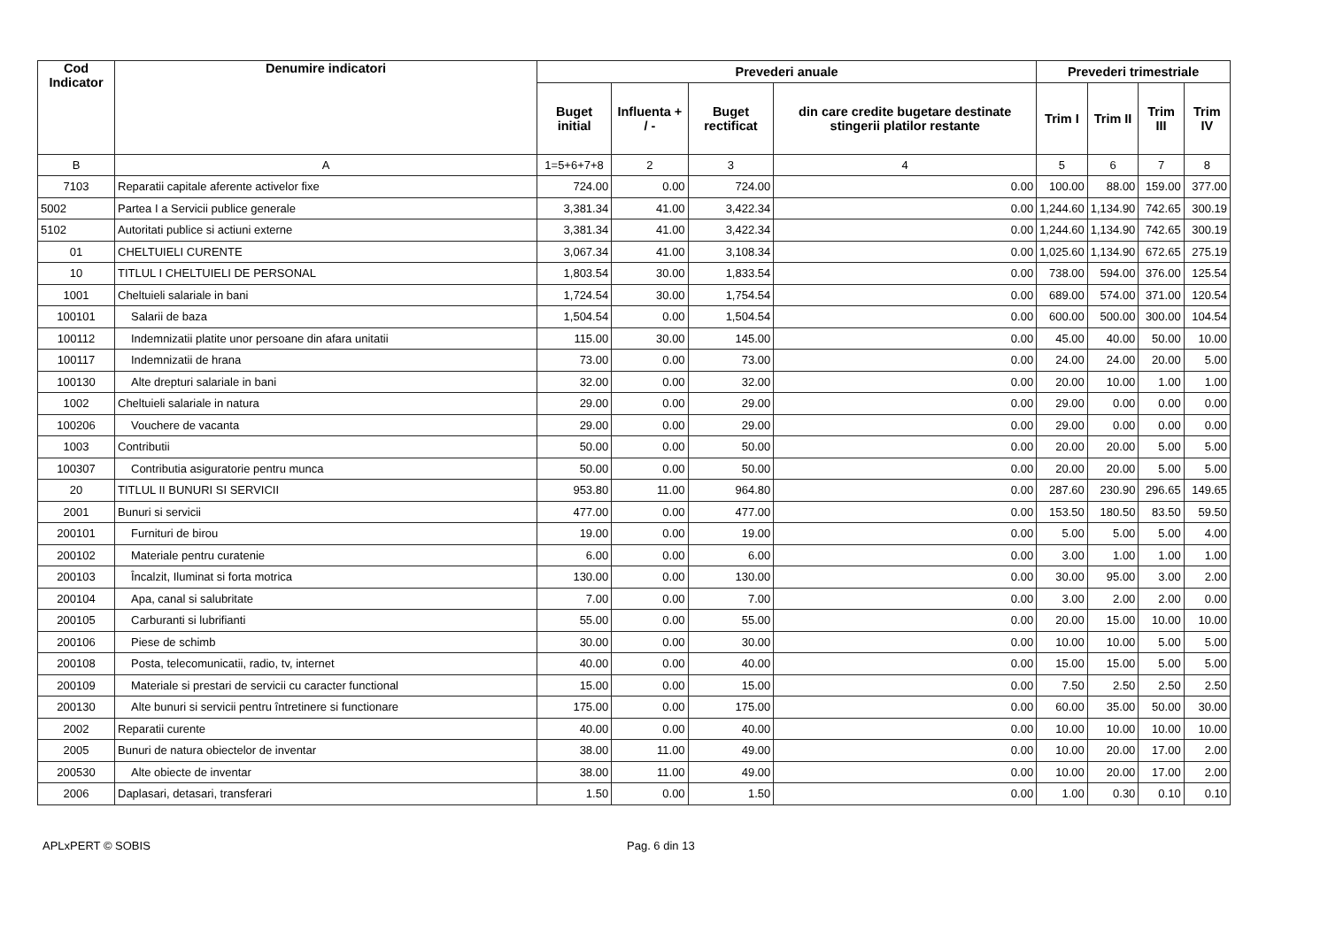| Cod Indicator | Denumire indicatori | Prevederi anuale | | | | Prevederi trimestriale | | | |
| --- | --- | --- | --- | --- | --- | --- | --- | --- | --- |
| | | Buget initial | Influenta + / - | Buget rectificat | din care credite bugetare destinate stingerii platilor restante | Trim I | Trim II | Trim III | Trim IV |
| B | A | 1=5+6+7+8 | 2 | 3 | 4 | 5 | 6 | 7 | 8 |
| 7103 | Reparatii capitale aferente activelor fixe | 724.00 | 0.00 | 724.00 | 0.00 | 100.00 | 88.00 | 159.00 | 377.00 |
| 5002 | Partea I a Servicii publice generale | 3,381.34 | 41.00 | 3,422.34 | 0.00 | 1,244.60 | 1,134.90 | 742.65 | 300.19 |
| 5102 | Autoritati publice si actiuni externe | 3,381.34 | 41.00 | 3,422.34 | 0.00 | 1,244.60 | 1,134.90 | 742.65 | 300.19 |
| 01 | CHELTUIELI CURENTE | 3,067.34 | 41.00 | 3,108.34 | 0.00 | 1,025.60 | 1,134.90 | 672.65 | 275.19 |
| 10 | TITLUL I CHELTUIELI DE PERSONAL | 1,803.54 | 30.00 | 1,833.54 | 0.00 | 738.00 | 594.00 | 376.00 | 125.54 |
| 1001 | Cheltuieli salariale in bani | 1,724.54 | 30.00 | 1,754.54 | 0.00 | 689.00 | 574.00 | 371.00 | 120.54 |
| 100101 | Salarii de baza | 1,504.54 | 0.00 | 1,504.54 | 0.00 | 600.00 | 500.00 | 300.00 | 104.54 |
| 100112 | Indemnizatii platite unor persoane din afara unitatii | 115.00 | 30.00 | 145.00 | 0.00 | 45.00 | 40.00 | 50.00 | 10.00 |
| 100117 | Indemnizatii de hrana | 73.00 | 0.00 | 73.00 | 0.00 | 24.00 | 24.00 | 20.00 | 5.00 |
| 100130 | Alte drepturi salariale in bani | 32.00 | 0.00 | 32.00 | 0.00 | 20.00 | 10.00 | 1.00 | 1.00 |
| 1002 | Cheltuieli salariale in natura | 29.00 | 0.00 | 29.00 | 0.00 | 29.00 | 0.00 | 0.00 | 0.00 |
| 100206 | Vouchere de vacanta | 29.00 | 0.00 | 29.00 | 0.00 | 29.00 | 0.00 | 0.00 | 0.00 |
| 1003 | Contributii | 50.00 | 0.00 | 50.00 | 0.00 | 20.00 | 20.00 | 5.00 | 5.00 |
| 100307 | Contributia asiguratorie pentru munca | 50.00 | 0.00 | 50.00 | 0.00 | 20.00 | 20.00 | 5.00 | 5.00 |
| 20 | TITLUL II BUNURI SI SERVICII | 953.80 | 11.00 | 964.80 | 0.00 | 287.60 | 230.90 | 296.65 | 149.65 |
| 2001 | Bunuri si servicii | 477.00 | 0.00 | 477.00 | 0.00 | 153.50 | 180.50 | 83.50 | 59.50 |
| 200101 | Furnituri de birou | 19.00 | 0.00 | 19.00 | 0.00 | 5.00 | 5.00 | 5.00 | 4.00 |
| 200102 | Materiale pentru curatenie | 6.00 | 0.00 | 6.00 | 0.00 | 3.00 | 1.00 | 1.00 | 1.00 |
| 200103 | Încalzit, Iluminat si forta motrica | 130.00 | 0.00 | 130.00 | 0.00 | 30.00 | 95.00 | 3.00 | 2.00 |
| 200104 | Apa, canal si salubritate | 7.00 | 0.00 | 7.00 | 0.00 | 3.00 | 2.00 | 2.00 | 0.00 |
| 200105 | Carburanti si lubrifianti | 55.00 | 0.00 | 55.00 | 0.00 | 20.00 | 15.00 | 10.00 | 10.00 |
| 200106 | Piese de schimb | 30.00 | 0.00 | 30.00 | 0.00 | 10.00 | 10.00 | 5.00 | 5.00 |
| 200108 | Posta, telecomunicatii, radio, tv, internet | 40.00 | 0.00 | 40.00 | 0.00 | 15.00 | 15.00 | 5.00 | 5.00 |
| 200109 | Materiale si prestari de servicii cu caracter functional | 15.00 | 0.00 | 15.00 | 0.00 | 7.50 | 2.50 | 2.50 | 2.50 |
| 200130 | Alte bunuri si servicii pentru întretinere si functionare | 175.00 | 0.00 | 175.00 | 0.00 | 60.00 | 35.00 | 50.00 | 30.00 |
| 2002 | Reparatii curente | 40.00 | 0.00 | 40.00 | 0.00 | 10.00 | 10.00 | 10.00 | 10.00 |
| 2005 | Bunuri de natura obiectelor de inventar | 38.00 | 11.00 | 49.00 | 0.00 | 10.00 | 20.00 | 17.00 | 2.00 |
| 200530 | Alte obiecte de inventar | 38.00 | 11.00 | 49.00 | 0.00 | 10.00 | 20.00 | 17.00 | 2.00 |
| 2006 | Daplasari, detasari, transferari | 1.50 | 0.00 | 1.50 | 0.00 | 1.00 | 0.30 | 0.10 | 0.10 |
APLxPERT © SOBIS Pag. 6 din 13